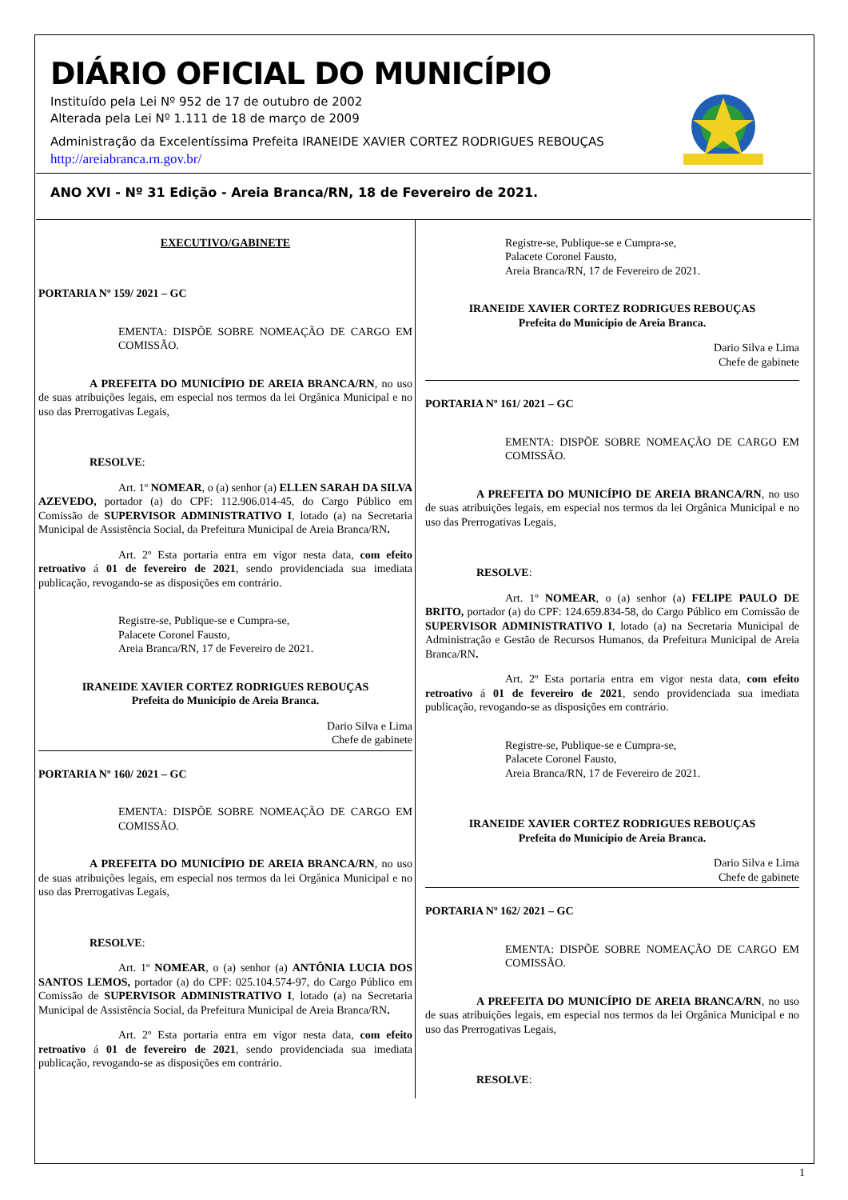DIÁRIO OFICIAL DO MUNICÍPIO
Instituído pela Lei Nº 952 de 17 de outubro de 2002
Alterada pela Lei Nº 1.111 de 18 de março de 2009
Administração da Excelentíssima Prefeita IRANEIDE XAVIER CORTEZ RODRIGUES REBOUÇAS
http://areiabranca.rn.gov.br/
ANO XVI - Nº 31 Edição - Areia Branca/RN, 18 de Fevereiro de 2021.
EXECUTIVO/GABINETE
PORTARIA Nº 159/ 2021 – GC
EMENTA: DISPÕE SOBRE NOMEAÇÃO DE CARGO EM COMISSÃO.
A PREFEITA DO MUNICÍPIO DE AREIA BRANCA/RN, no uso de suas atribuições legais, em especial nos termos da lei Orgânica Municipal e no uso das Prerrogativas Legais,
RESOLVE:
Art. 1º NOMEAR, o (a) senhor (a) ELLEN SARAH DA SILVA AZEVEDO, portador (a) do CPF: 112.906.014-45, do Cargo Público em Comissão de SUPERVISOR ADMINISTRATIVO I, lotado (a) na Secretaria Municipal de Assistência Social, da Prefeitura Municipal de Areia Branca/RN.
Art. 2º Esta portaria entra em vigor nesta data, com efeito retroativo á 01 de fevereiro de 2021, sendo providenciada sua imediata publicação, revogando-se as disposições em contrário.
Registre-se, Publique-se e Cumpra-se,
Palacete Coronel Fausto,
Areia Branca/RN, 17 de Fevereiro de 2021.
IRANEIDE XAVIER CORTEZ RODRIGUES REBOUÇAS
Prefeita do Município de Areia Branca.
Dario Silva e Lima
Chefe de gabinete
PORTARIA Nº 160/ 2021 – GC
EMENTA: DISPÕE SOBRE NOMEAÇÃO DE CARGO EM COMISSÃO.
A PREFEITA DO MUNICÍPIO DE AREIA BRANCA/RN, no uso de suas atribuições legais, em especial nos termos da lei Orgânica Municipal e no uso das Prerrogativas Legais,
RESOLVE:
Art. 1º NOMEAR, o (a) senhor (a) ANTÔNIA LUCIA DOS SANTOS LEMOS, portador (a) do CPF: 025.104.574-97, do Cargo Público em Comissão de SUPERVISOR ADMINISTRATIVO I, lotado (a) na Secretaria Municipal de Assistência Social, da Prefeitura Municipal de Areia Branca/RN.
Art. 2º Esta portaria entra em vigor nesta data, com efeito retroativo á 01 de fevereiro de 2021, sendo providenciada sua imediata publicação, revogando-se as disposições em contrário.
Registre-se, Publique-se e Cumpra-se,
Palacete Coronel Fausto,
Areia Branca/RN, 17 de Fevereiro de 2021.
IRANEIDE XAVIER CORTEZ RODRIGUES REBOUÇAS
Prefeita do Município de Areia Branca.
Dario Silva e Lima
Chefe de gabinete
PORTARIA Nº 161/ 2021 – GC
EMENTA: DISPÕE SOBRE NOMEAÇÃO DE CARGO EM COMISSÃO.
A PREFEITA DO MUNICÍPIO DE AREIA BRANCA/RN, no uso de suas atribuições legais, em especial nos termos da lei Orgânica Municipal e no uso das Prerrogativas Legais,
RESOLVE:
Art. 1º NOMEAR, o (a) senhor (a) FELIPE PAULO DE BRITO, portador (a) do CPF: 124.659.834-58, do Cargo Público em Comissão de SUPERVISOR ADMINISTRATIVO I, lotado (a) na Secretaria Municipal de Administração e Gestão de Recursos Humanos, da Prefeitura Municipal de Areia Branca/RN.
Art. 2º Esta portaria entra em vigor nesta data, com efeito retroativo á 01 de fevereiro de 2021, sendo providenciada sua imediata publicação, revogando-se as disposições em contrário.
Registre-se, Publique-se e Cumpra-se,
Palacete Coronel Fausto,
Areia Branca/RN, 17 de Fevereiro de 2021.
IRANEIDE XAVIER CORTEZ RODRIGUES REBOUÇAS
Prefeita do Município de Areia Branca.
Dario Silva e Lima
Chefe de gabinete
PORTARIA Nº 162/ 2021 – GC
EMENTA: DISPÕE SOBRE NOMEAÇÃO DE CARGO EM COMISSÃO.
A PREFEITA DO MUNICÍPIO DE AREIA BRANCA/RN, no uso de suas atribuições legais, em especial nos termos da lei Orgânica Municipal e no uso das Prerrogativas Legais,
RESOLVE:
1